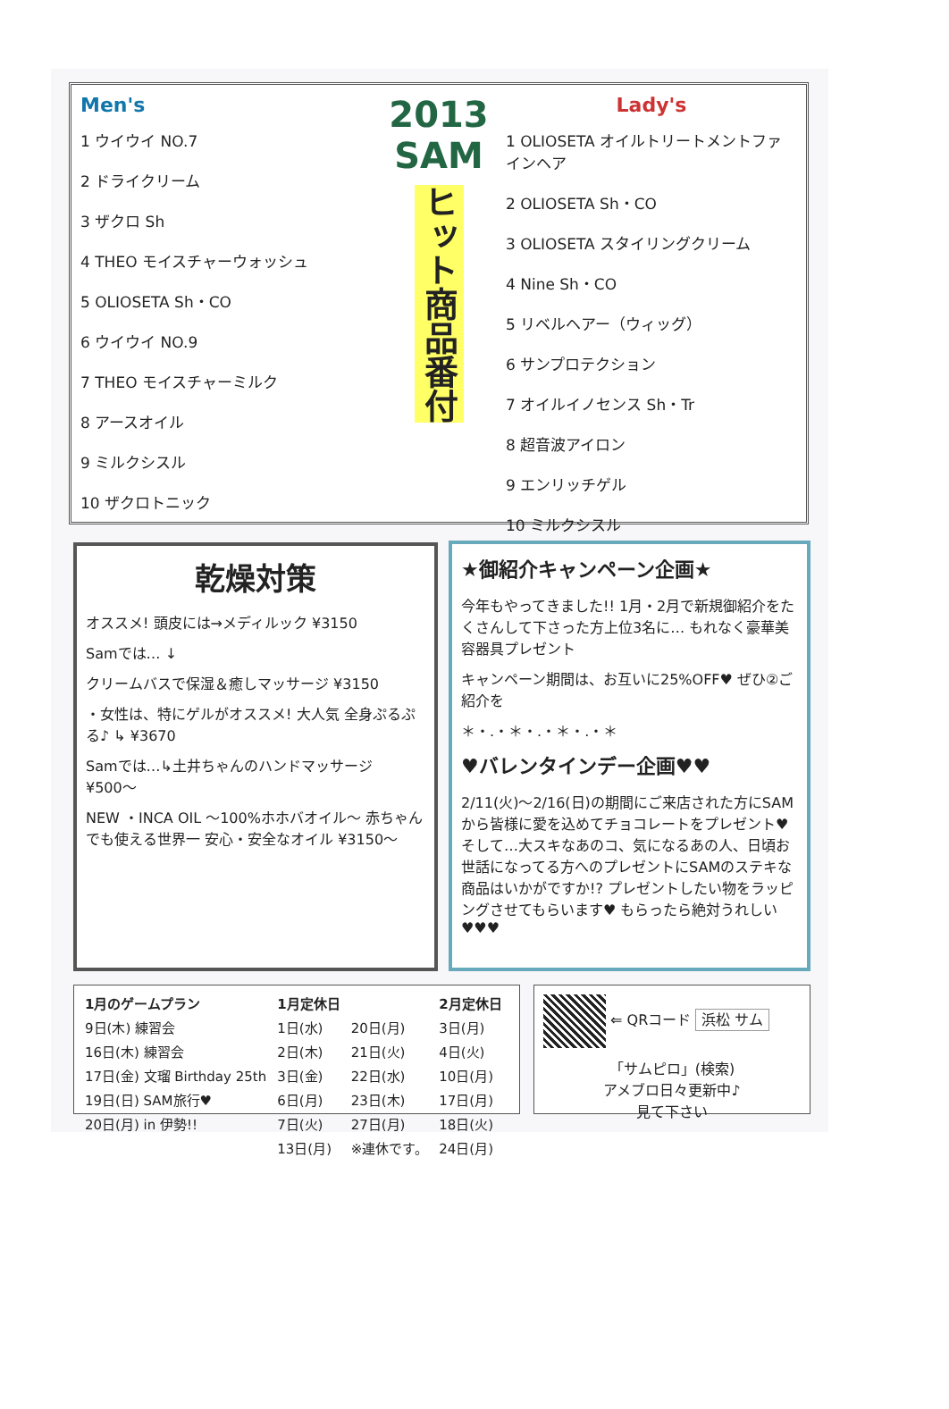Men's
1 ウイウイ NO.7
2 ドライクリーム
3 ザクロ Sh
4 THEO モイスチャーウォッシュ
5 OLIOSETA Sh・CO
6 ウイウイ NO.9
7 THEO モイスチャーミルク
8 アースオイル
9 ミルクシスル
10 ザクロトニック
2013
SAM
ヒット商品番付
Lady's
1 OLIOSETA オイルトリートメントファインヘア
2 OLIOSETA Sh・CO
3 OLIOSETA スタイリングクリーム
4 Nine Sh・CO
5 リベルヘアー（ウィッグ）
6 サンプロテクション
7 オイルイノセンス Sh・Tr
8 超音波アイロン
9 エンリッチゲル
10 ミルクシスル
乾燥対策
オススメ! 頭皮には→メディルック ¥3150
Samでは… ↓
クリームバスで保湿＆癒しマッサージ ¥3150
・女性は、特にゲルがオススメ! 大人気 全身ぷるぷる♪ ↳ ¥3670
Samでは…↳土井ちゃんのハンドマッサージ ¥500〜
NEW ・INCA OIL 〜100%ホホバオイル〜 赤ちゃんでも使える世界一 安心・安全なオイル ¥3150〜
★御紹介キャンペーン企画★
今年もやってきました!! 1月・2月で新規御紹介をたくさんして下さった方上位3名に… もれなく豪華美容器具プレゼント
キャンペーン期間は、お互いに25%OFF♥ ぜひ②ご紹介を
＊・.・＊・.・＊・.・＊
♥バレンタインデー企画♥♥
2/11(火)〜2/16(日)の期間にご来店された方にSAMから皆様に愛を込めてチョコレートをプレゼント♥ そして…大スキなあのコ、気になるあの人、日頃お世話になってる方へのプレゼントにSAMのステキな商品はいかがですか!? プレゼントしたい物をラッピングさせてもらいます♥ もらったら絶対うれしい♥♥♥
| 1月のゲームプラン | 1月定休日 | | 2月定休日 |
| --- | --- | --- | --- |
| 9日(木) 練習会 | 1日(水) | 20日(月) | 3日(月) |
| 16日(木) 練習会 | 2日(木) | 21日(火) | 4日(火) |
| 17日(金) 文瑠 Birthday 25th | 3日(金) | 22日(水) | 10日(月) |
| 19日(日) SAM旅行♥ | 6日(月) | 23日(木) | 17日(月) |
| 20日(月) in 伊勢!! | 7日(火) | 27日(月) | 18日(火) |
| | 13日(月) | ※連休です。 | 24日(月) |
⇐ QRコード 浜松 サム
「サムピロ」(検索)
アメブロ日々更新中♪
見て下さい